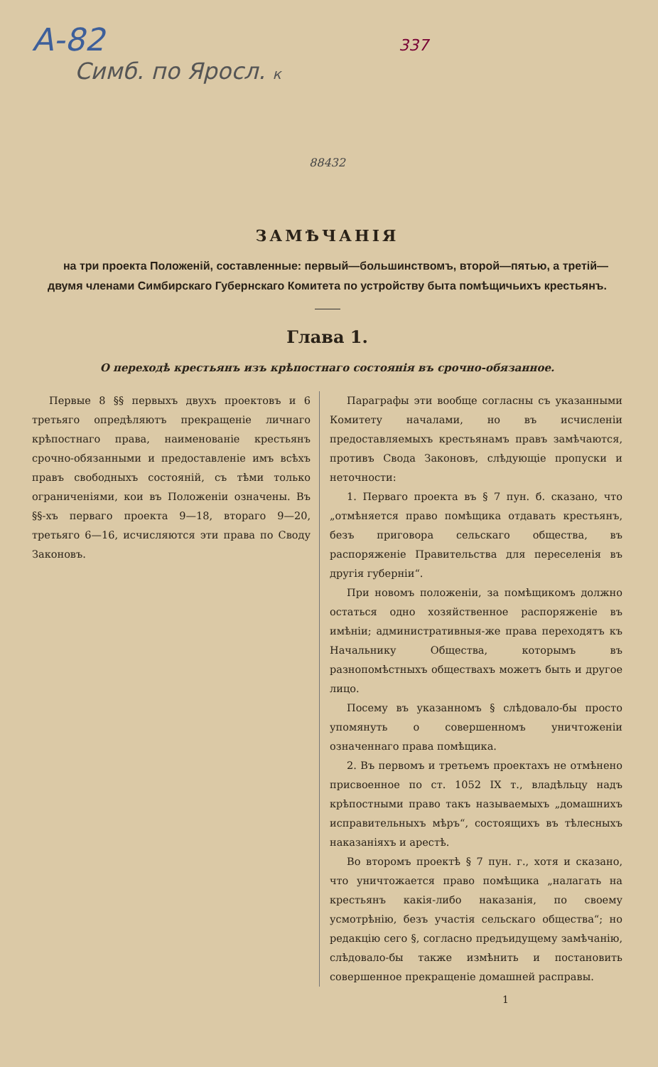А-82 337
Симб. по Яросл. к
88432
ЗАМѢЧАНІЯ
на три проекта Положеній, составленные: первый—большинствомъ, второй—пятью, а третій—двумя членами Симбирскаго Губернскаго Комитета по устройству быта помѣщичьихъ крестьянъ.
Глава 1.
О переходѣ крестьянъ изъ крѣпостнаго состоянія въ срочно-обязанное.
Первые 8 §§ первыхъ двухъ проектовъ и 6 третьяго опредѣляютъ прекращеніе личнаго крѣпостнаго права, наименованіе крестьянъ срочно-обязанными и предоставленіе имъ всѣхъ правъ свободныхъ состояній, съ тѣми только ограниченіями, кои въ Положеніи означены. Въ §§-хъ перваго проекта 9—18, втораго 9—20, третьяго 6—16, исчисляются эти права по Своду Законовъ.
Параграфы эти вообще согласны съ указанными Комитету началами, но въ исчисленіи предоставляемыхъ крестьянамъ правъ замѣчаются, противъ Свода Законовъ, слѣдующіе пропуски и неточности:
1. Перваго проекта въ § 7 пун. б. сказано, что „отмѣняется право помѣщика отдавать крестьянъ, безъ приговора сельскаго общества, въ распоряженіе Правительства для переселенія въ другія губерніи“.
При новомъ положеніи, за помѣщикомъ должно остаться одно хозяйственное распоряженіе въ имѣніи; административныя-же права переходятъ къ Начальнику Общества, которымъ въ разнопомѣстныхъ обществахъ можетъ быть и другое лицо.
Посему въ указанномъ § слѣдовало-бы просто упомянуть о совершенномъ уничтоженіи означеннаго права помѣщика.
2. Въ первомъ и третьемъ проектахъ не отмѣнено присвоенное по ст. 1052 IX т., владѣльцу надъ крѣпостными право такъ называемыхъ „домашнихъ исправительныхъ мѣръ“, состоящихъ въ тѣлесныхъ наказаніяхъ и арестѣ.
Во второмъ проектѣ § 7 пун. г., хотя и сказано, что уничтожается право помѣщика „налагать на крестьянъ какія-либо наказанія, по своему усмотрѣнію, безъ участія сельскаго общества“; но редакцію сего §, согласно предъидущему замѣчанію, слѣдовало-бы также измѣнить и постановить совершенное прекращеніе домашней расправы.
1